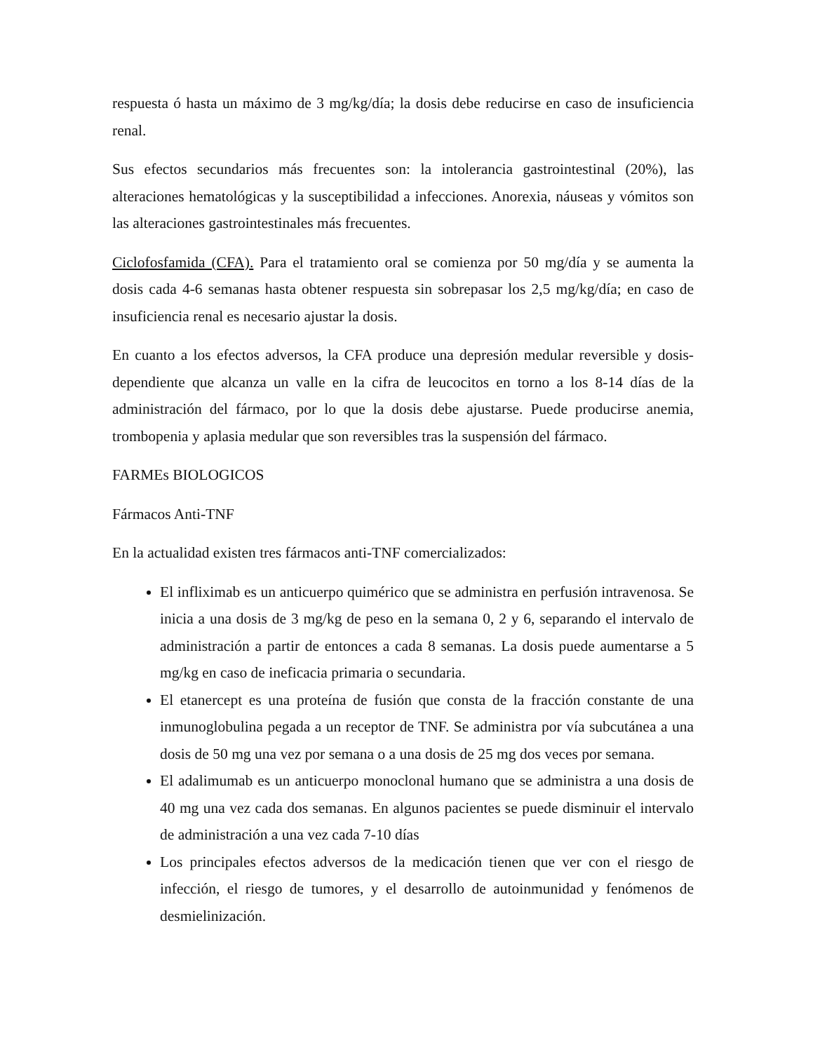respuesta ó hasta un máximo de 3 mg/kg/día; la dosis debe reducirse en caso de insuficiencia renal.
Sus efectos secundarios más frecuentes son: la intolerancia gastrointestinal (20%), las alteraciones hematológicas y la susceptibilidad a infecciones. Anorexia, náuseas y vómitos son las alteraciones gastrointestinales más frecuentes.
Ciclofosfamida (CFA). Para el tratamiento oral se comienza por 50 mg/día y se aumenta la dosis cada 4-6 semanas hasta obtener respuesta sin sobrepasar los 2,5 mg/kg/día; en caso de insuficiencia renal es necesario ajustar la dosis.
En cuanto a los efectos adversos, la CFA produce una depresión medular reversible y dosis-dependiente que alcanza un valle en la cifra de leucocitos en torno a los 8-14 días de la administración del fármaco, por lo que la dosis debe ajustarse. Puede producirse anemia, trombopenia y aplasia medular que son reversibles tras la suspensión del fármaco.
FARMEs BIOLOGICOS
Fármacos Anti-TNF
En la actualidad existen tres fármacos anti-TNF comercializados:
El infliximab es un anticuerpo quimérico que se administra en perfusión intravenosa. Se inicia a una dosis de 3 mg/kg de peso en la semana 0, 2 y 6, separando el intervalo de administración a partir de entonces a cada 8 semanas. La dosis puede aumentarse a 5 mg/kg en caso de ineficacia primaria o secundaria.
El etanercept es una proteína de fusión que consta de la fracción constante de una inmunoglobulina pegada a un receptor de TNF. Se administra por vía subcutánea a una dosis de 50 mg una vez por semana o a una dosis de 25 mg dos veces por semana.
El adalimumab es un anticuerpo monoclonal humano que se administra a una dosis de 40 mg una vez cada dos semanas. En algunos pacientes se puede disminuir el intervalo de administración a una vez cada 7-10 días
Los principales efectos adversos de la medicación tienen que ver con el riesgo de infección, el riesgo de tumores, y el desarrollo de autoinmunidad y fenómenos de desmielinización.